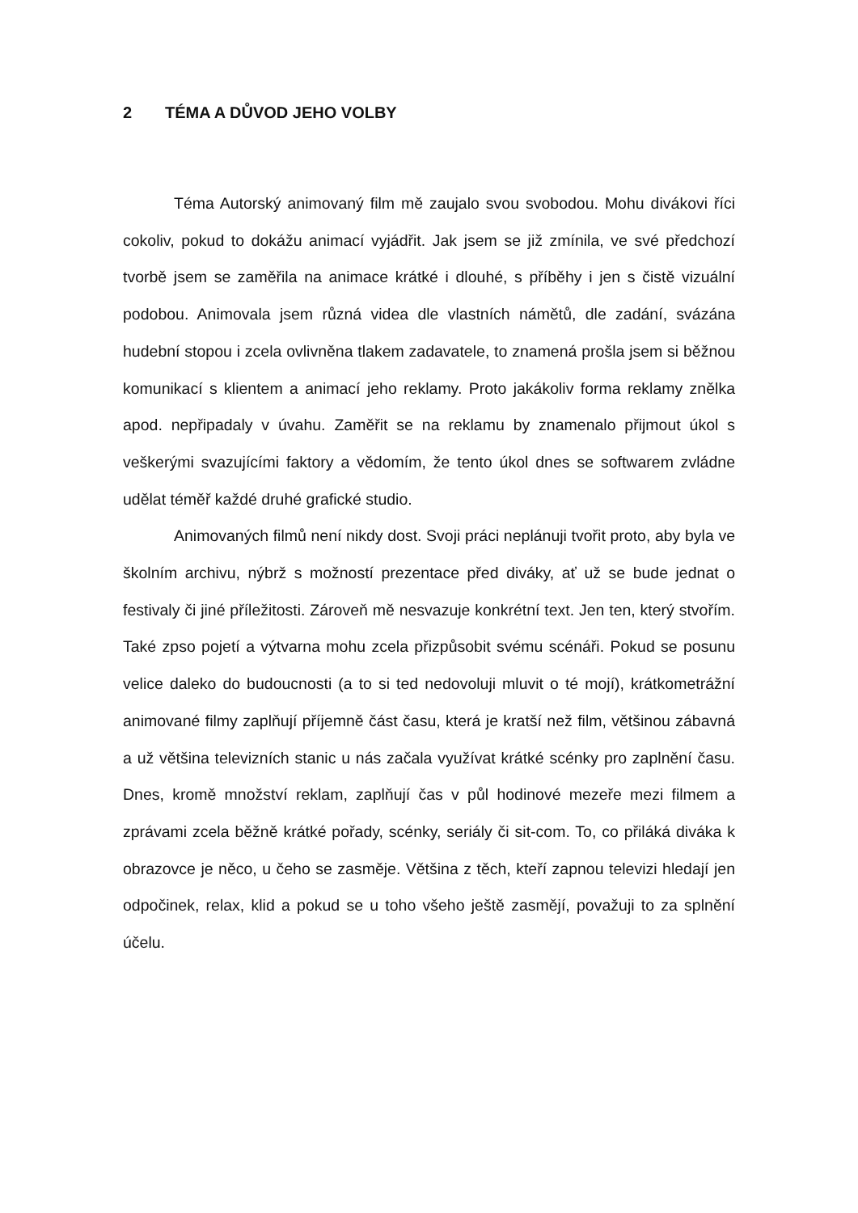2 TÉMA A DŮVOD JEHO VOLBY
Téma Autorský animovaný film mě zaujalo svou svobodou. Mohu divákovi říci cokoliv, pokud to dokážu animací vyjádřit. Jak jsem se již zmínila, ve své předchozí tvorbě jsem se zaměřila na animace krátké i dlouhé, s příběhy i jen s čistě vizuální podobou. Animovala jsem různá videa dle vlastních námětů, dle zadání, svázána hudební stopou i zcela ovlivněna tlakem zadavatele, to znamená prošla jsem si běžnou komunikací s klientem a animací jeho reklamy. Proto jakákoliv forma reklamy znělka apod. nepřipadaly v úvahu. Zaměřit se na reklamu by znamenalo přijmout úkol s veškerými svazujícími faktory a vědomím, že tento úkol dnes se softwarem zvládne udělat téměř každé druhé grafické studio.
Animovaných filmů není nikdy dost. Svoji práci neplánuji tvořit proto, aby byla ve školním archivu, nýbrž s možností prezentace před diváky, ať už se bude jednat o festivaly či jiné příležitosti. Zároveň mě nesvazuje konkrétní text. Jen ten, který stvořím. Také zpso pojetí a výtvarna mohu zcela přizpůsobit svému scénáři. Pokud se posunu velice daleko do budoucnosti (a to si ted nedovoluji mluvit o té mojí), krátkometrážní animované filmy zaplňují příjemně část času, která je kratší než film, většinou zábavná a už většina televizních stanic u nás začala využívat krátké scénky pro zaplnění času. Dnes, kromě množství reklam, zaplňují čas v půl hodinové mezeře mezi filmem a zprávami zcela běžně krátké pořady, scénky, seriály či sit-com. To, co přiláká diváka k obrazovce je něco, u čeho se zasměje. Většina z těch, kteří zapnou televizi hledají jen odpočinek, relax, klid a pokud se u toho všeho ještě zasmějí, považuji to za splnění účelu.